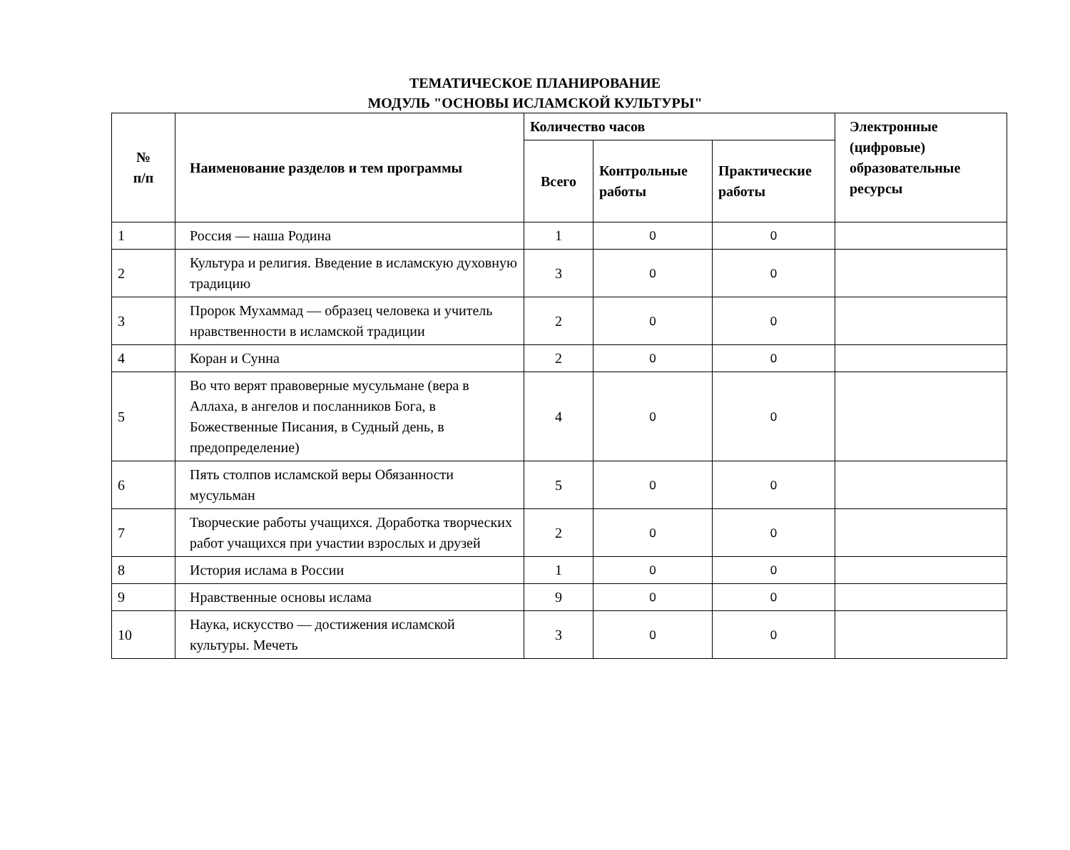ТЕМАТИЧЕСКОЕ ПЛАНИРОВАНИЕ
МОДУЛЬ "ОСНОВЫ ИСЛАМСКОЙ КУЛЬТУРЫ"
| № п/п | Наименование разделов и тем программы | Количество часов | | | Электронные (цифровые) образовательные ресурсы |
| --- | --- | --- | --- | --- | --- |
| | | Всего | Контрольные работы | Практические работы | |
| 1 | Россия — наша Родина | 1 | 0 | 0 | |
| 2 | Культура и религия. Введение в исламскую духовную традицию | 3 | 0 | 0 | |
| 3 | Пророк Мухаммад — образец человека и учитель нравственности в исламской традиции | 2 | 0 | 0 | |
| 4 | Коран и Сунна | 2 | 0 | 0 | |
| 5 | Во что верят правоверные мусульмане (вера в Аллаха, в ангелов и посланников Бога, в Божественные Писания, в Судный день, в предопределение) | 4 | 0 | 0 | |
| 6 | Пять столпов исламской веры Обязанности мусульман | 5 | 0 | 0 | |
| 7 | Творческие работы учащихся. Доработка творческих работ учащихся при участии взрослых и друзей | 2 | 0 | 0 | |
| 8 | История ислама в России | 1 | 0 | 0 | |
| 9 | Нравственные основы ислама | 9 | 0 | 0 | |
| 10 | Наука, искусство — достижения исламской культуры. Мечеть | 3 | 0 | 0 | |